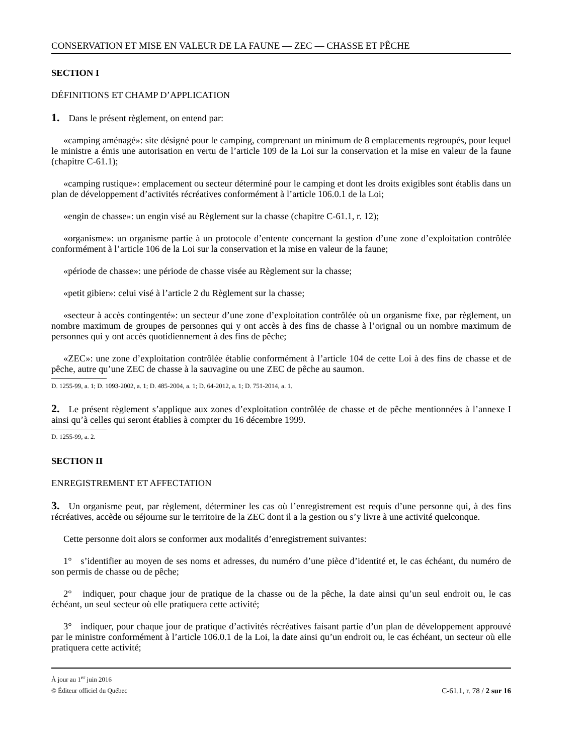CONSERVATION ET MISE EN VALEUR DE LA FAUNE — ZEC — CHASSE ET PÊCHE
SECTION I
DÉFINITIONS ET CHAMP D’APPLICATION
1. Dans le présent règlement, on entend par:
«camping aménagé»: site désigné pour le camping, comprenant un minimum de 8 emplacements regroupés, pour lequel le ministre a émis une autorisation en vertu de l’article 109 de la Loi sur la conservation et la mise en valeur de la faune (chapitre C-61.1);
«camping rustique»: emplacement ou secteur déterminé pour le camping et dont les droits exigibles sont établis dans un plan de développement d’activités récréatives conformément à l’article 106.0.1 de la Loi;
«engin de chasse»: un engin visé au Règlement sur la chasse (chapitre C-61.1, r. 12);
«organisme»: un organisme partie à un protocole d’entente concernant la gestion d’une zone d’exploitation contrôlée conformément à l’article 106 de la Loi sur la conservation et la mise en valeur de la faune;
«période de chasse»: une période de chasse visée au Règlement sur la chasse;
«petit gibier»: celui visé à l’article 2 du Règlement sur la chasse;
«secteur à accès contingenté»: un secteur d’une zone d’exploitation contrôlée où un organisme fixe, par règlement, un nombre maximum de groupes de personnes qui y ont accès à des fins de chasse à l’orignal ou un nombre maximum de personnes qui y ont accès quotidiennement à des fins de pêche;
«ZEC»: une zone d’exploitation contrôlée établie conformément à l’article 104 de cette Loi à des fins de chasse et de pêche, autre qu’une ZEC de chasse à la sauvagine ou une ZEC de pêche au saumon.
D. 1255-99, a. 1; D. 1093-2002, a. 1; D. 485-2004, a. 1; D. 64-2012, a. 1; D. 751-2014, a. 1.
2. Le présent règlement s’applique aux zones d’exploitation contrôlée de chasse et de pêche mentionnées à l’annexe I ainsi qu’à celles qui seront établies à compter du 16 décembre 1999.
D. 1255-99, a. 2.
SECTION II
ENREGISTREMENT ET AFFECTATION
3. Un organisme peut, par règlement, déterminer les cas où l’enregistrement est requis d’une personne qui, à des fins récréatives, accède ou séjourne sur le territoire de la ZEC dont il a la gestion ou s’y livre à une activité quelconque.
Cette personne doit alors se conformer aux modalités d’enregistrement suivantes:
1° s’identifier au moyen de ses noms et adresses, du numéro d’une pièce d’identité et, le cas échéant, du numéro de son permis de chasse ou de pêche;
2° indiquer, pour chaque jour de pratique de la chasse ou de la pêche, la date ainsi qu’un seul endroit ou, le cas échéant, un seul secteur où elle pratiquera cette activité;
3° indiquer, pour chaque jour de pratique d’activités récréatives faisant partie d’un plan de développement approuvé par le ministre conformément à l’article 106.0.1 de la Loi, la date ainsi qu’un endroit ou, le cas échéant, un secteur où elle pratiquera cette activité;
À jour au 1<sup>er</sup> juin 2016
© Éditeur officiel du Québec C-61.1, r. 78 / 2 sur 16